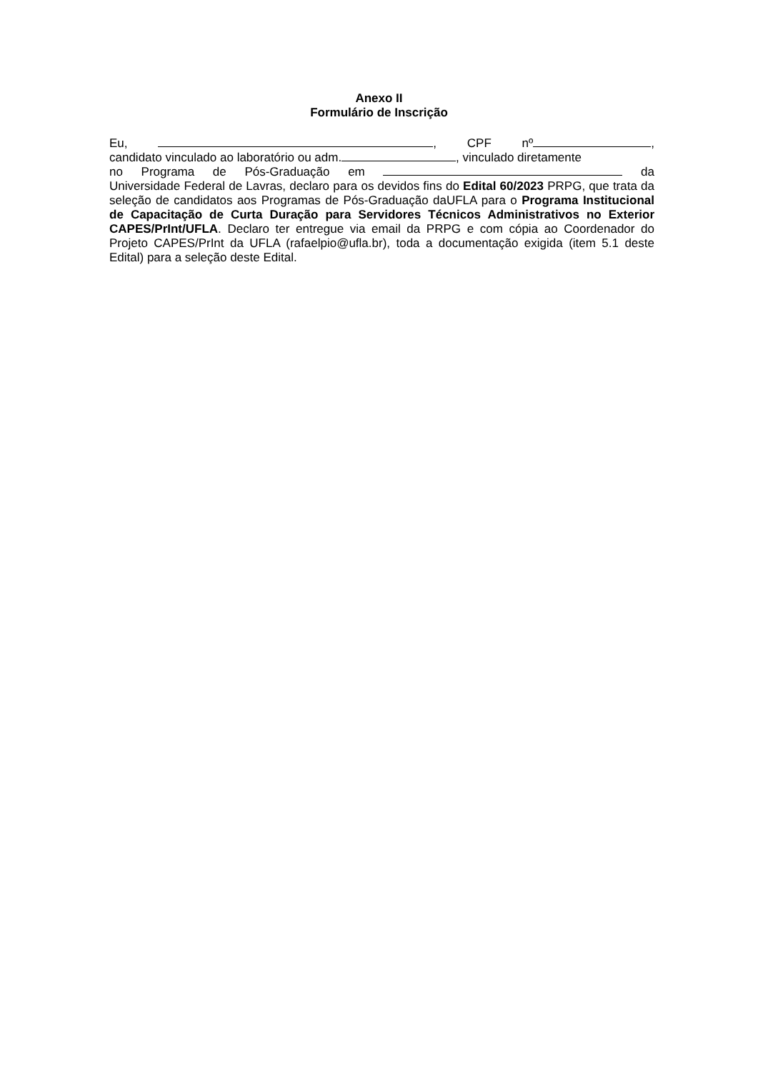Anexo II
Formulário de Inscrição
Eu, , CPF nº ,
candidato vinculado ao laboratório ou adm. , vinculado diretamente
no Programa de Pós-Graduação em da
Universidade Federal de Lavras, declaro para os devidos fins do Edital 60/2023 PRPG, que trata da seleção de candidatos aos Programas de Pós-Graduação daUFLA para o Programa Institucional de Capacitação de Curta Duração para Servidores Técnicos Administrativos no Exterior CAPES/PrInt/UFLA. Declaro ter entregue via email da PRPG e com cópia ao Coordenador do Projeto CAPES/PrInt da UFLA (rafaelpio@ufla.br), toda a documentação exigida (item 5.1 deste Edital) para a seleção deste Edital.